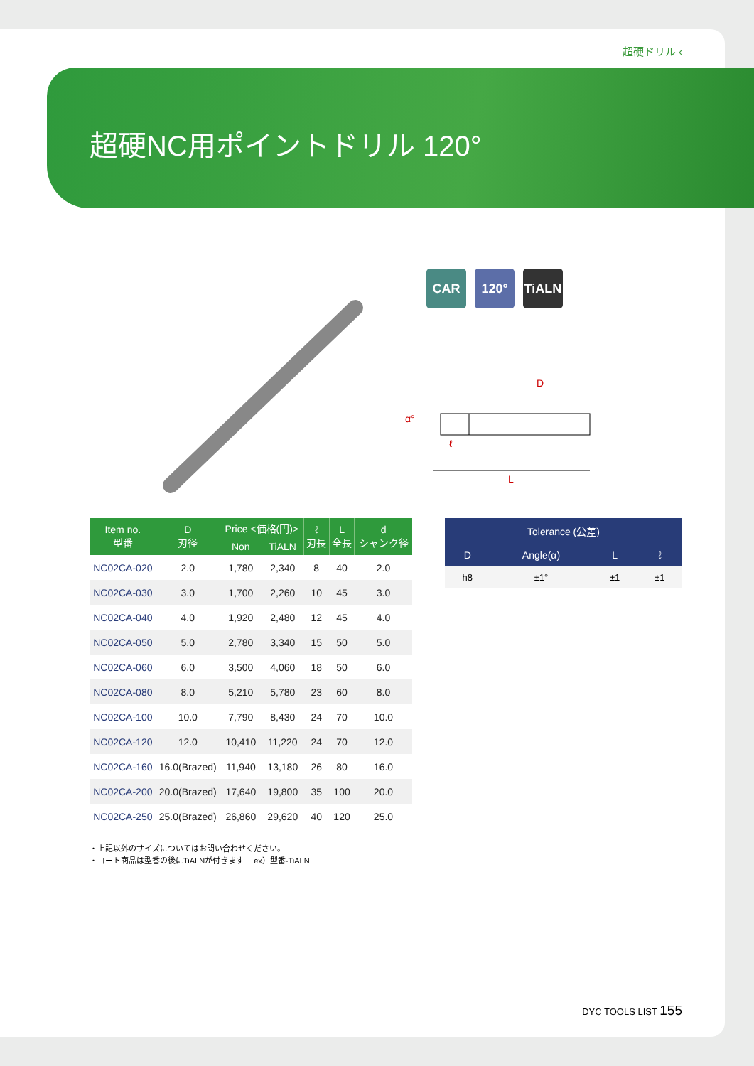超硬ドリル ‹
超硬NC用ポイントドリル 120°
CAR 120° TiALN
D
α°
ℓ
L
| Item no. 型番 | D 刃径 | Price <価格(円)> | | ℓ 刃長 | L 全長 | d シャンク径 |
| --- | --- | --- | --- | --- | --- | --- |
| | | Non | TiALN | | | |
| NC02CA-020 | 2.0 | 1,780 | 2,340 | 8 | 40 | 2.0 |
| NC02CA-030 | 3.0 | 1,700 | 2,260 | 10 | 45 | 3.0 |
| NC02CA-040 | 4.0 | 1,920 | 2,480 | 12 | 45 | 4.0 |
| NC02CA-050 | 5.0 | 2,780 | 3,340 | 15 | 50 | 5.0 |
| NC02CA-060 | 6.0 | 3,500 | 4,060 | 18 | 50 | 6.0 |
| NC02CA-080 | 8.0 | 5,210 | 5,780 | 23 | 60 | 8.0 |
| NC02CA-100 | 10.0 | 7,790 | 8,430 | 24 | 70 | 10.0 |
| NC02CA-120 | 12.0 | 10,410 | 11,220 | 24 | 70 | 12.0 |
| NC02CA-160 | 16.0(Brazed) | 11,940 | 13,180 | 26 | 80 | 16.0 |
| NC02CA-200 | 20.0(Brazed) | 17,640 | 19,800 | 35 | 100 | 20.0 |
| NC02CA-250 | 25.0(Brazed) | 26,860 | 29,620 | 40 | 120 | 25.0 |
| Tolerance (公差) | | | |
| --- | --- | --- | --- |
| D | Angle(α) | L | ℓ |
| h8 | ±1° | ±1 | ±1 |
・上記以外のサイズについてはお問い合わせください。
・コート商品は型番の後にTiALNが付きます　 ex）型番-TiALN
DYC TOOLS LIST 155